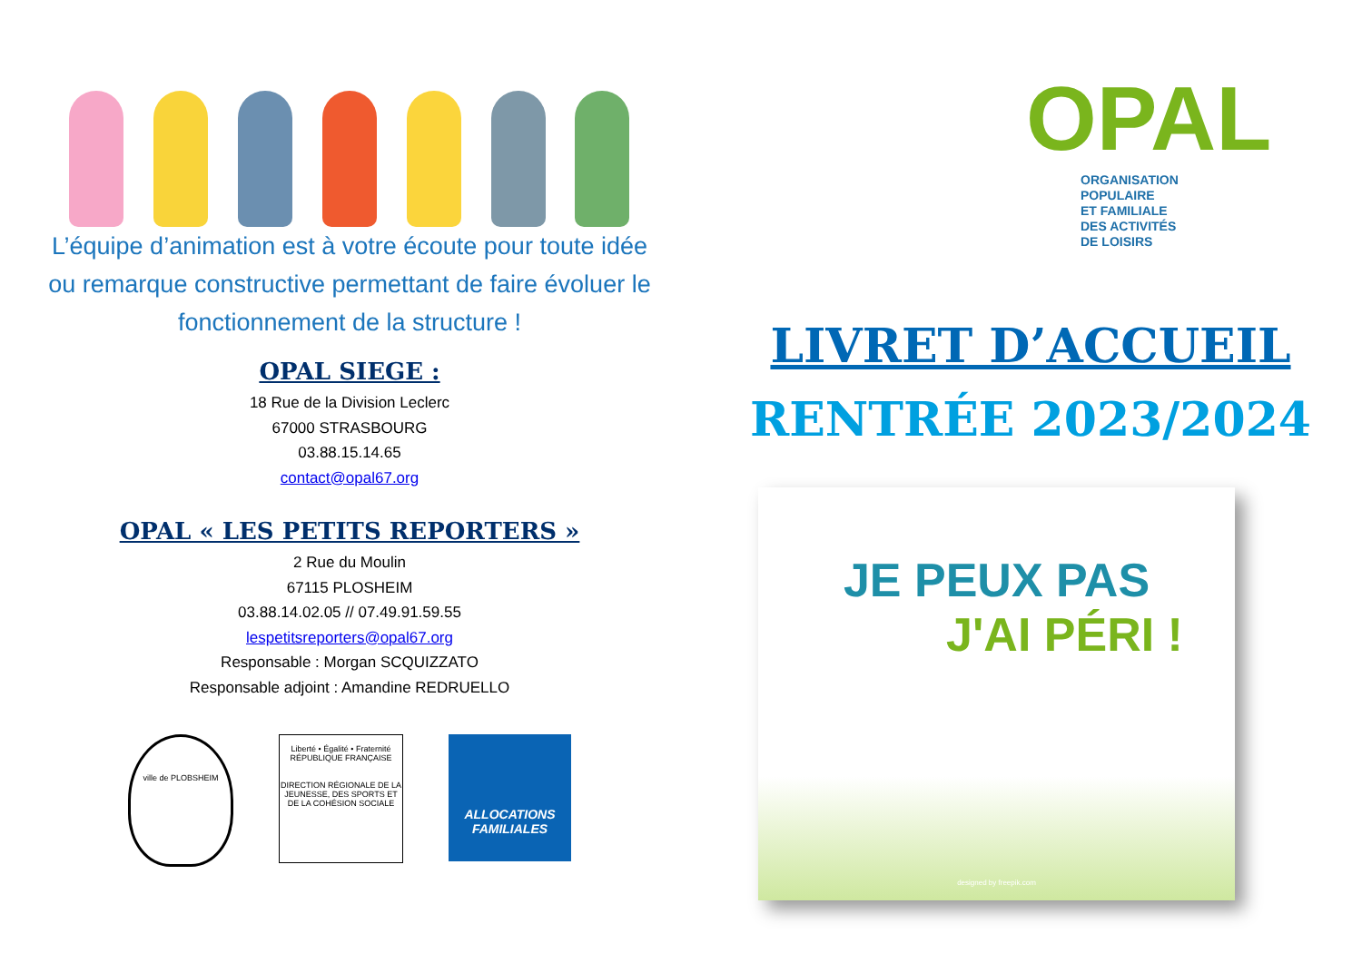L’équipe d’animation est à votre écoute pour toute idée ou remarque constructive permettant de faire évoluer le fonctionnement de la structure !
OPAL SIEGE :
18 Rue de la Division Leclerc
67000 STRASBOURG
03.88.15.14.65
contact@opal67.org
OPAL « LES PETITS REPORTERS »
2 Rue du Moulin
67115 PLOSHEIM
03.88.14.02.05 // 07.49.91.59.55
lespetitsreporters@opal67.org
Responsable : Morgan SCQUIZZATO
Responsable adjoint : Amandine REDRUELLO
ville de PLOBSHEIM
Liberté • Égalité • Fraternité
RÉPUBLIQUE FRANÇAISE
DIRECTION RÉGIONALE DE LA JEUNESSE, DES SPORTS ET DE LA COHÉSION SOCIALE
ALLOCATIONS FAMILIALES
OPAL
ORGANISATION
POPULAIRE
ET FAMILIALE
DES ACTIVITÉS
DE LOISIRS
LIVRET D’ACCUEIL
RENTRÉE 2023/2024
JE PEUX PAS
J'AI PÉRI !
designed by freepik.com